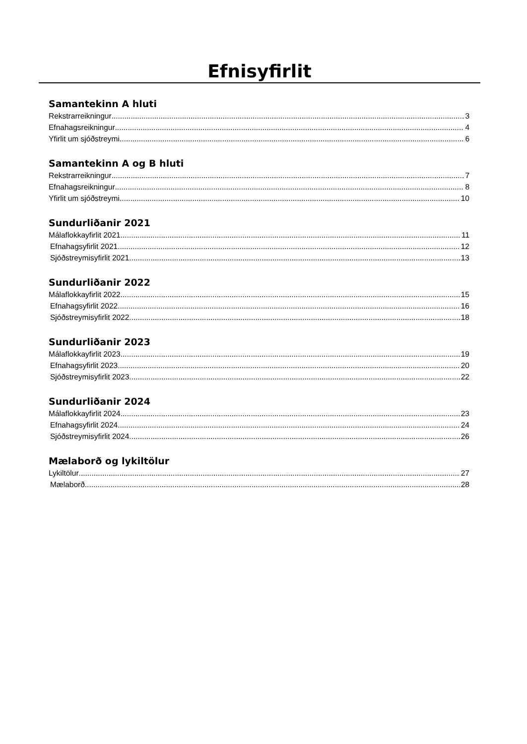Efnisyfirlit
Samantekinn A hluti
Rekstrarreikningur 3
Efnahagsreikningur 4
Yfirlit um sjóðstreymi 6
Samantekinn A og B hluti
Rekstrarreikningur 7
Efnahagsreikningur 8
Yfirlit um sjóðstreymi 10
Sundurliðanir 2021
Málaflokkayfirlit 2021 11
Efnahagsyfirlit 2021 12
Sjóðstreymisyfirlit 2021 13
Sundurliðanir 2022
Málaflokkayfirlit 2022 15
Efnahagsyfirlit 2022 16
Sjóðstreymisyfirlit 2022 18
Sundurliðanir 2023
Málaflokkayfirlit 2023 19
Efnahagsyfirlit 2023 20
Sjóðstreymisyfirlit 2023 22
Sundurliðanir 2024
Málaflokkayfirlit 2024 23
Efnahagsyfirlit 2024 24
Sjóðstreymisyfirlit 2024 26
Mælaborð og lykiltölur
Lykiltölur 27
Mælaborð 28